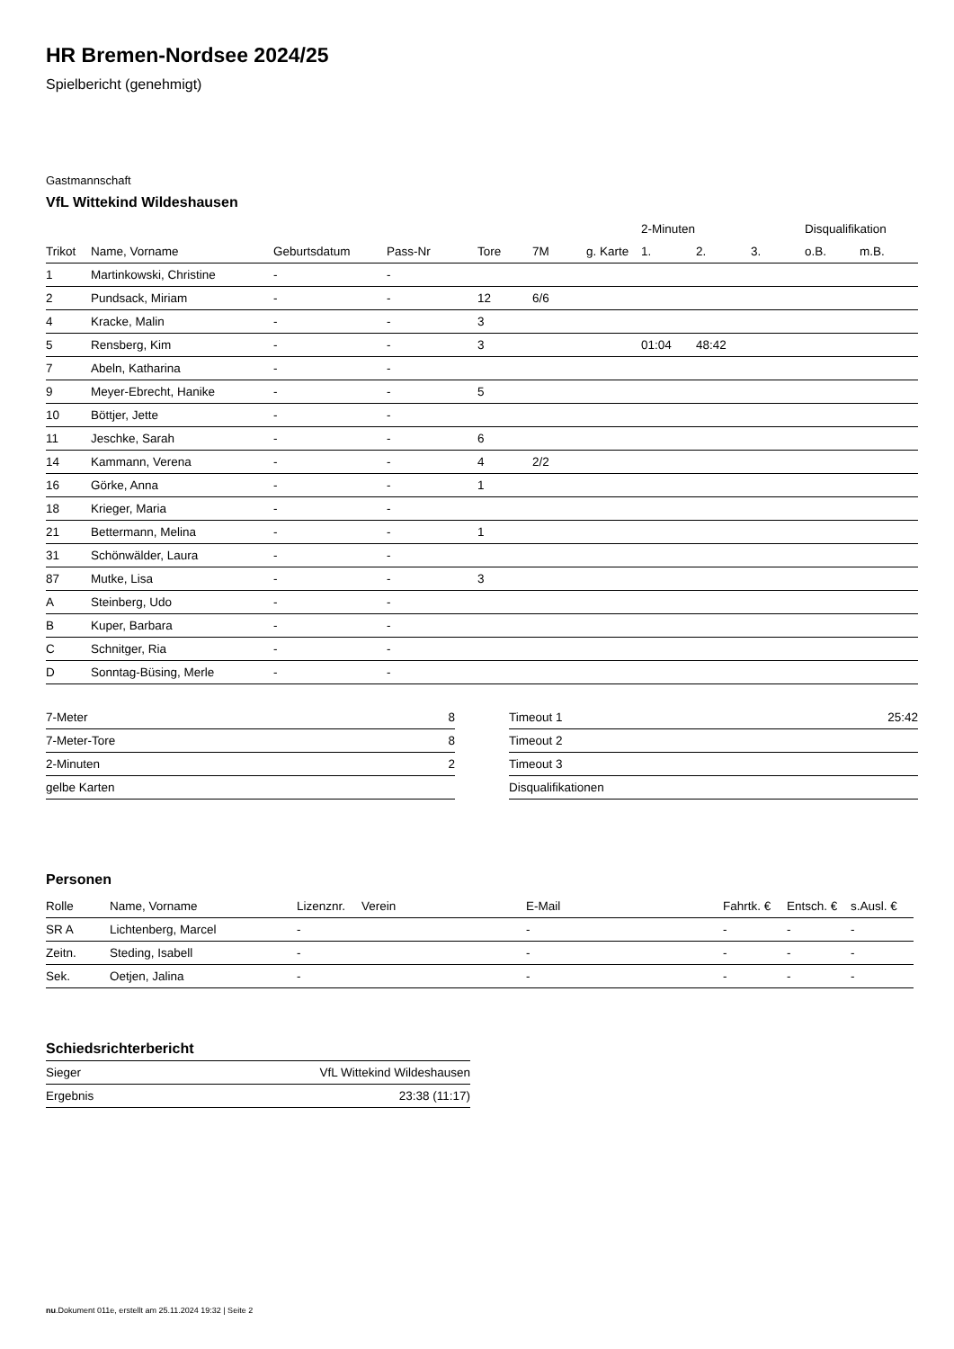HR Bremen-Nordsee 2024/25
Spielbericht (genehmigt)
Gastmannschaft
VfL Wittekind Wildeshausen
| | | | | | | | 2-Minuten | | | Disqualifikation | |
| --- | --- | --- | --- | --- | --- | --- | --- | --- | --- | --- | --- |
| Trikot | Name, Vorname | Geburtsdatum | Pass-Nr | Tore | 7M | g. Karte | 1. | 2. | 3. | o.B. | m.B. |
| 1 | Martinkowski, Christine | - | - | | | | | | | | |
| 2 | Pundsack, Miriam | - | - | 12 | 6/6 | | | | | | |
| 4 | Kracke, Malin | - | - | 3 | | | | | | | |
| 5 | Rensberg, Kim | - | - | 3 | | | 01:04 | 48:42 | | | |
| 7 | Abeln, Katharina | - | - | | | | | | | | |
| 9 | Meyer-Ebrecht, Hanike | - | - | 5 | | | | | | | |
| 10 | Böttjer, Jette | - | - | | | | | | | | |
| 11 | Jeschke, Sarah | - | - | 6 | | | | | | | |
| 14 | Kammann, Verena | - | - | 4 | 2/2 | | | | | | |
| 16 | Görke, Anna | - | - | 1 | | | | | | | |
| 18 | Krieger, Maria | - | - | | | | | | | | |
| 21 | Bettermann, Melina | - | - | 1 | | | | | | | |
| 31 | Schönwälder, Laura | - | - | | | | | | | | |
| 87 | Mutke, Lisa | - | - | 3 | | | | | | | |
| A | Steinberg, Udo | - | - | | | | | | | | |
| B | Kuper, Barbara | - | - | | | | | | | | |
| C | Schnitger, Ria | - | - | | | | | | | | |
| D | Sonntag-Büsing, Merle | - | - | | | | | | | | |
| 7-Meter | 8 |
| 7-Meter-Tore | 8 |
| 2-Minuten | 2 |
| gelbe Karten | |
| Timeout 1 | 25:42 |
| Timeout 2 | |
| Timeout 3 | |
| Disqualifikationen | |
Personen
| Rolle | Name, Vorname | Lizenznr. | Verein | E-Mail | Fahrtk. € | Entsch. € | s.Ausl. € |
| --- | --- | --- | --- | --- | --- | --- | --- |
| SR A | Lichtenberg, Marcel | - | | - | - | - | - |
| Zeitn. | Steding, Isabell | - | | - | - | - | - |
| Sek. | Oetjen, Jalina | - | | - | - | - | - |
Schiedsrichterbericht
| Sieger | VfL Wittekind Wildeshausen |
| Ergebnis | 23:38 (11:17) |
nu.Dokument 011e, erstellt am 25.11.2024 19:32 | Seite 2